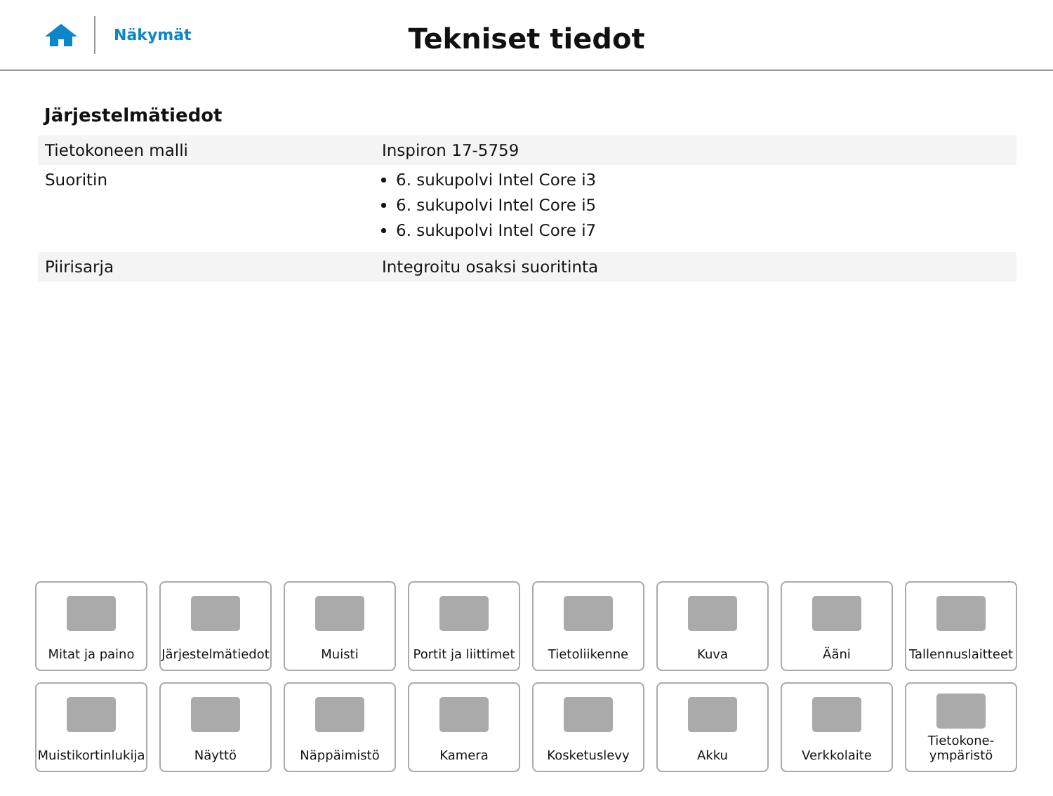Näkymät
Tekniset tiedot
Järjestelmätiedot
| Tietokoneen malli | Inspiron 17-5759 |
| Suoritin | 6. sukupolvi Intel Core i3 6. sukupolvi Intel Core i5 6. sukupolvi Intel Core i7 |
| Piirisarja | Integroitu osaksi suoritinta |
Mitat ja paino
Järjestelmätiedot
Muisti
Portit ja liittimet
Tietoliikenne
Kuva
Ääni
Tallennuslaitteet
Muistikortinlukija
Näyttö
Näppäimistö
Kamera
Kosketuslevy
Akku
Verkkolaite
Tietokone-
ympäristö